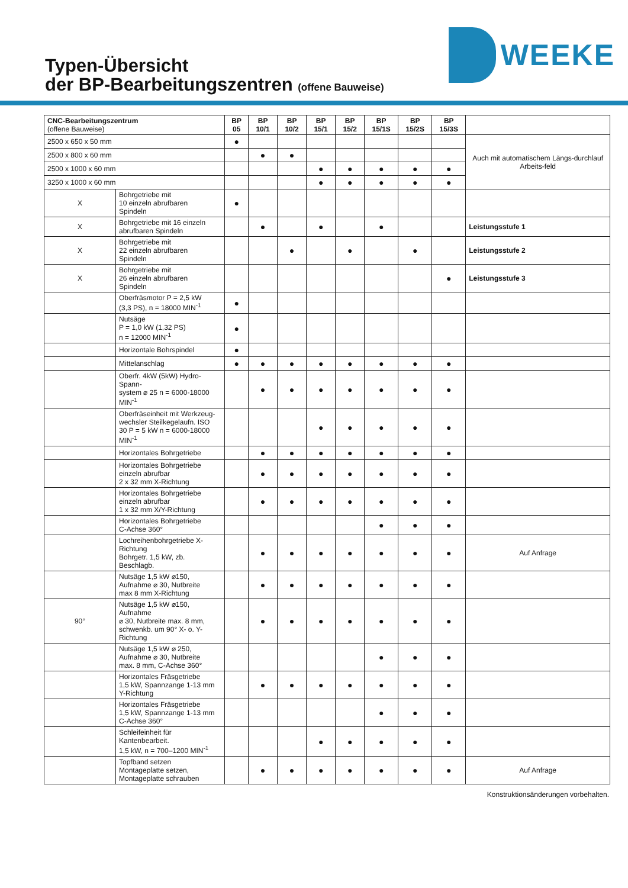Typen-Übersicht
der BP-Bearbeitungszentren (offene Bauweise)
WEEKE
| CNC-Bearbeitungszentrum (offene Bauweise) | | BP 05 | BP 10/1 | BP 10/2 | BP 15/1 | BP 15/2 | BP 15/1S | BP 15/2S | BP 15/3S | |
| 2500 x 650 x 50 mm | | ● | | | | | | | | Auch mit automatischem Längs-durchlauf Arbeits-feld |
| 2500 x 800 x 60 mm | | | ● | ● | | | | | | |
| 2500 x 1000 x 60 mm | | | | | ● | ● | ● | ● | ● | |
| 3250 x 1000 x 60 mm | | | | | ● | ● | ● | ● | ● | |
| X | Bohrgetriebe mit 10 einzeln abrufbaren Spindeln | ● | | | | | | | | |
| X | Bohrgetriebe mit 16 einzeln abrufbaren Spindeln | | ● | | ● | | ● | | | Leistungsstufe 1 |
| X | Bohrgetriebe mit 22 einzeln abrufbaren Spindeln | | | ● | | ● | | ● | | Leistungsstufe 2 |
| X | Bohrgetriebe mit 26 einzeln abrufbaren Spindeln | | | | | | | | ● | Leistungsstufe 3 |
| | Oberfräsmotor P = 2,5 kW (3,3 PS), n = 18000 MIN<sup>-1</sup> | ● | | | | | | | | |
| | Nutsäge P = 1,0 kW (1,32 PS) n = 12000 MIN<sup>-1</sup> | ● | | | | | | | | |
| | Horizontale Bohrspindel | ● | | | | | | | | |
| | Mittelanschlag | ● | ● | ● | ● | ● | ● | ● | ● | |
| | Oberfr. 4kW (5kW) Hydro-Spann- system ⌀ 25 n = 6000-18000 MIN<sup>-1</sup> | | ● | ● | ● | ● | ● | ● | ● | |
| | Oberfräseinheit mit Werkzeug- wechsler Steilkegelaufn. ISO 30 P = 5 kW n = 6000-18000 MIN<sup>-1</sup> | | | | ● | ● | ● | ● | ● | |
| | Horizontales Bohrgetriebe | | ● | ● | ● | ● | ● | ● | ● | |
| | Horizontales Bohrgetriebe einzeln abrufbar 2 x 32 mm X-Richtung | | ● | ● | ● | ● | ● | ● | ● | |
| | Horizontales Bohrgetriebe einzeln abrufbar 1 x 32 mm X/Y-Richtung | | ● | ● | ● | ● | ● | ● | ● | |
| | Horizontales Bohrgetriebe C-Achse 360° | | | | | | ● | ● | ● | |
| | Lochreihenbohrgetriebe X-Richtung Bohrgetr. 1,5 kW, zb. Beschlagb. | | ● | ● | ● | ● | ● | ● | ● | Auf Anfrage |
| | Nutsäge 1,5 kW ⌀150, Aufnahme ⌀ 30, Nutbreite max 8 mm X-Richtung | | ● | ● | ● | ● | ● | ● | ● | |
| 90° | Nutsäge 1,5 kW ⌀150, Aufnahme ⌀ 30, Nutbreite max. 8 mm, schwenkb. um 90° X- o. Y-Richtung | | ● | ● | ● | ● | ● | ● | ● | |
| | Nutsäge 1,5 kW ⌀ 250, Aufnahme ⌀ 30, Nutbreite max. 8 mm, C-Achse 360° | | | | | | ● | ● | ● | |
| | Horizontales Fräsgetriebe 1,5 kW, Spannzange 1-13 mm Y-Richtung | | ● | ● | ● | ● | ● | ● | ● | |
| | Horizontales Fräsgetriebe 1,5 kW, Spannzange 1-13 mm C-Achse 360° | | | | | | ● | ● | ● | |
| | Schleifeinheit für Kantenbearbeit. 1,5 kW, n = 700–1200 MIN<sup>-1</sup> | | | | ● | ● | ● | ● | ● | |
| | Topfband setzen Montageplatte setzen, Montageplatte schrauben | | ● | ● | ● | ● | ● | ● | ● | Auf Anfrage |
Konstruktionsänderungen vorbehalten.